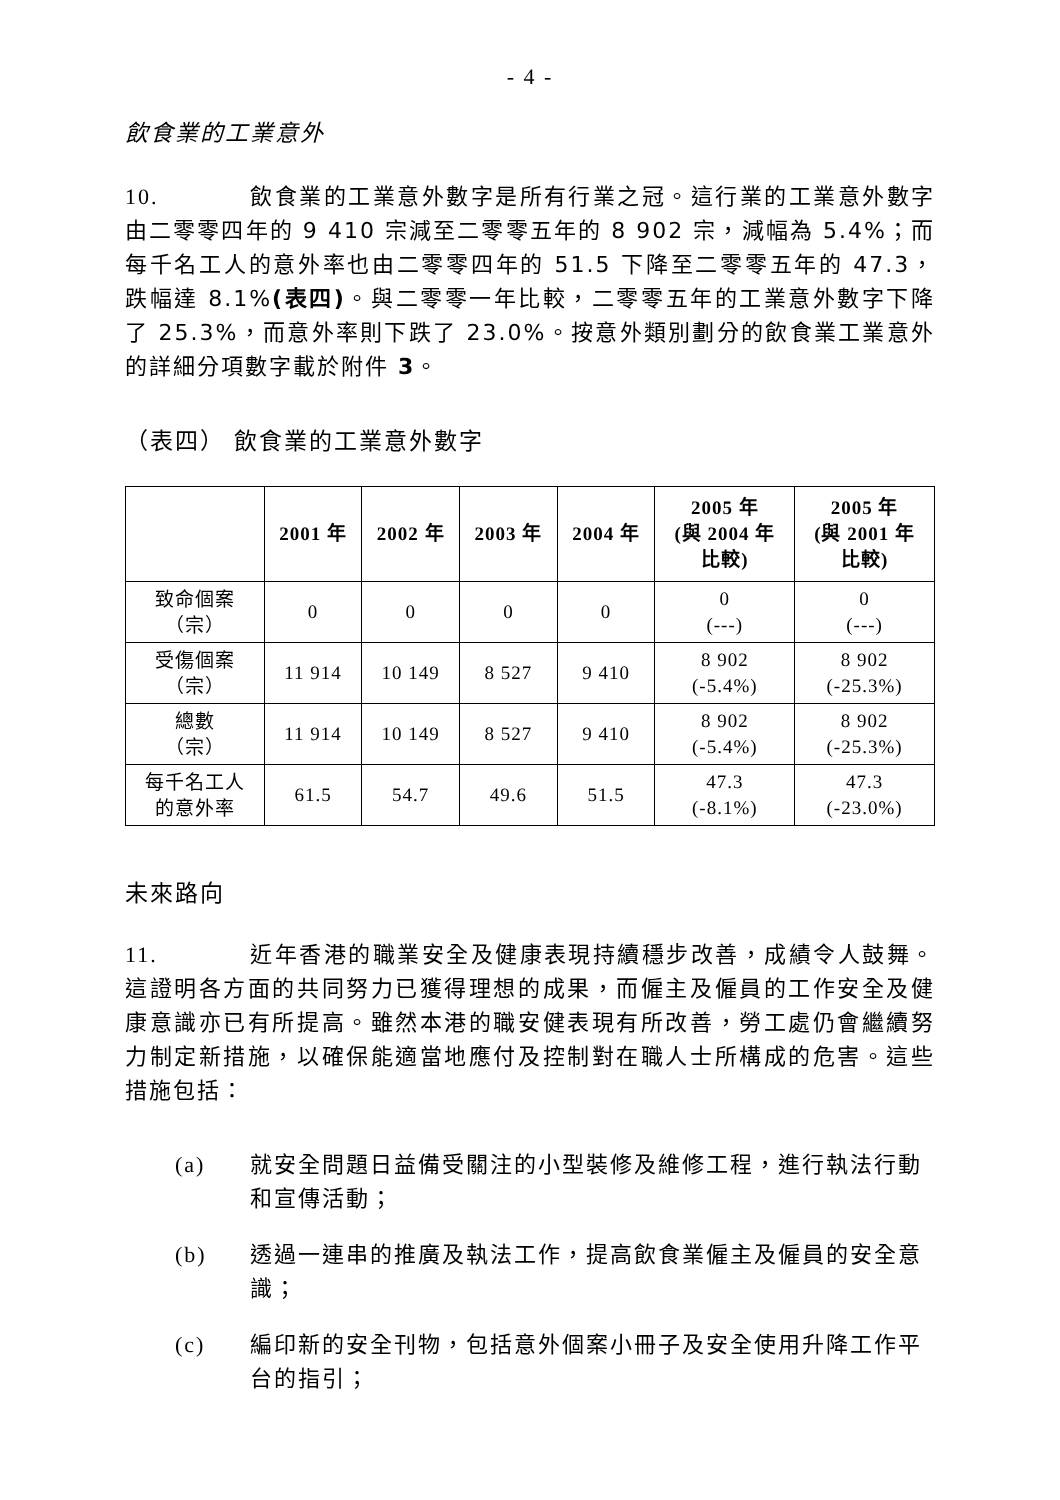- 4 -
飲食業的工業意外
10. 飲食業的工業意外數字是所有行業之冠。這行業的工業意外數字由二零零四年的 9 410 宗減至二零零五年的 8 902 宗，減幅為 5.4%；而每千名工人的意外率也由二零零四年的 51.5 下降至二零零五年的 47.3，跌幅達 8.1%(表四)。與二零零一年比較，二零零五年的工業意外數字下降了 25.3%，而意外率則下跌了 23.0%。按意外類別劃分的飲食業工業意外的詳細分項數字載於附件 3。
（表四） 飲食業的工業意外數字
| | 2001 年 | 2002 年 | 2003 年 | 2004 年 | 2005 年 (與 2004 年 比較) | 2005 年 (與 2001 年 比較) |
| --- | --- | --- | --- | --- | --- | --- |
| 致命個案 （宗） | 0 | 0 | 0 | 0 | 0 (---) | 0 (---) |
| 受傷個案 （宗） | 11 914 | 10 149 | 8 527 | 9 410 | 8 902 (-5.4%) | 8 902 (-25.3%) |
| 總數 （宗） | 11 914 | 10 149 | 8 527 | 9 410 | 8 902 (-5.4%) | 8 902 (-25.3%) |
| 每千名工人 的意外率 | 61.5 | 54.7 | 49.6 | 51.5 | 47.3 (-8.1%) | 47.3 (-23.0%) |
未來路向
11. 近年香港的職業安全及健康表現持續穩步改善，成績令人鼓舞。這證明各方面的共同努力已獲得理想的成果，而僱主及僱員的工作安全及健康意識亦已有所提高。雖然本港的職安健表現有所改善，勞工處仍會繼續努力制定新措施，以確保能適當地應付及控制對在職人士所構成的危害。這些措施包括：
(a) 就安全問題日益備受關注的小型裝修及維修工程，進行執法行動和宣傳活動；
(b) 透過一連串的推廣及執法工作，提高飲食業僱主及僱員的安全意識；
(c) 編印新的安全刊物，包括意外個案小冊子及安全使用升降工作平台的指引；